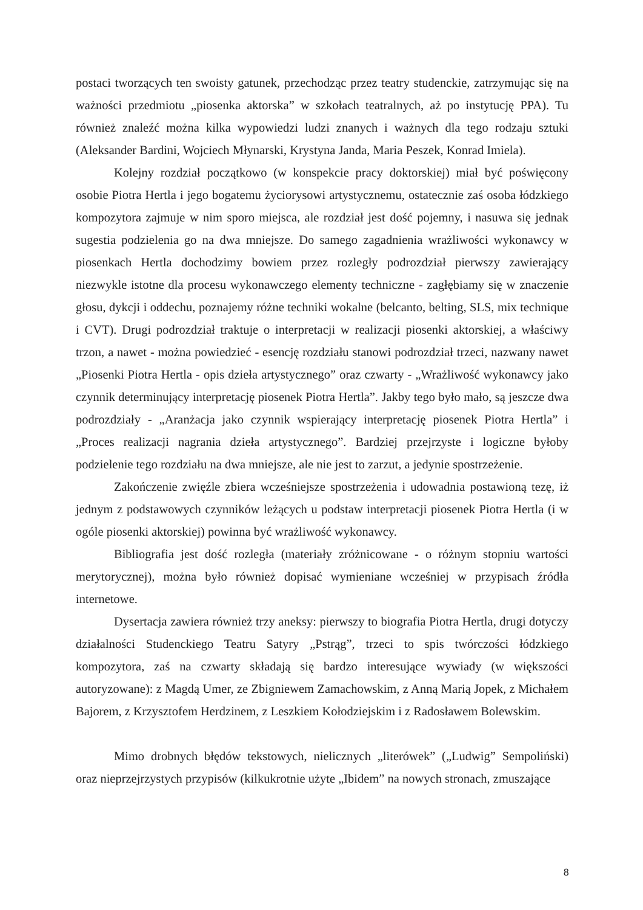postaci tworzących ten swoisty gatunek, przechodząc przez teatry studenckie, zatrzymując się na ważności przedmiotu „piosenka aktorska” w szkołach teatralnych, aż po instytucję PPA). Tu również znaleźć można kilka wypowiedzi ludzi znanych i ważnych dla tego rodzaju sztuki (Aleksander Bardini, Wojciech Młynarski, Krystyna Janda, Maria Peszek, Konrad Imiela).
Kolejny rozdział początkowo (w konspekcie pracy doktorskiej) miał być poświęcony osobie Piotra Hertla i jego bogatemu życiorysowi artystycznemu, ostatecznie zaś osoba łódzkiego kompozytora zajmuje w nim sporo miejsca, ale rozdział jest dość pojemny, i nasuwa się jednak sugestia podzielenia go na dwa mniejsze. Do samego zagadnienia wrażliwości wykonawcy w piosenkach Hertla dochodzimy bowiem przez rozległy podrozdział pierwszy zawierający niezwykle istotne dla procesu wykonawczego elementy techniczne - zagłębiamy się w znaczenie głosu, dykcji i oddechu, poznajemy różne techniki wokalne (belcanto, belting, SLS, mix technique i CVT). Drugi podrozdział traktuje o interpretacji w realizacji piosenki aktorskiej, a właściwy trzon, a nawet - można powiedzieć - esencję rozdziału stanowi podrozdział trzeci, nazwany nawet „Piosenki Piotra Hertla - opis dzieła artystycznego” oraz czwarty - „Wrażliwość wykonawcy jako czynnik determinujący interpretację piosenek Piotra Hertla”. Jakby tego było mało, są jeszcze dwa podrozdziały - „Aranżacja jako czynnik wspierający interpretację piosenek Piotra Hertla” i „Proces realizacji nagrania dzieła artystycznego”. Bardziej przejrzyste i logiczne byłoby podzielenie tego rozdziału na dwa mniejsze, ale nie jest to zarzut, a jedynie spostrzeżenie.
Zakończenie zwięźle zbiera wcześniejsze spostrzeżenia i udowadnia postawioną tezę, iż jednym z podstawowych czynników leżących u podstaw interpretacji piosenek Piotra Hertla (i w ogóle piosenki aktorskiej) powinna być wrażliwość wykonawcy.
Bibliografia jest dość rozległa (materiały zróżnicowane - o różnym stopniu wartości merytorycznej), można było również dopisać wymieniane wcześniej w przypisach źródła internetowe.
Dysertacja zawiera również trzy aneksy: pierwszy to biografia Piotra Hertla, drugi dotyczy działalności Studenckiego Teatru Satyry „Pstrąg”, trzeci to spis twórczości łódzkiego kompozytora, zaś na czwarty składają się bardzo interesujące wywiady (w większości autoryzowane): z Magdą Umer, ze Zbigniewem Zamachowskim, z Anną Marią Jopek, z Michałem Bajorem, z Krzysztofem Herdzinem, z Leszkiem Kołodziejskim i z Radosławem Bolewskim.
Mimo drobnych błędów tekstowych, nielicznych „literówek” („Ludwig” Sempoliński) oraz nieprzejrzystych przypisów (kilkukrotnie użyte „Ibidem” na nowych stronach, zmuszające
8